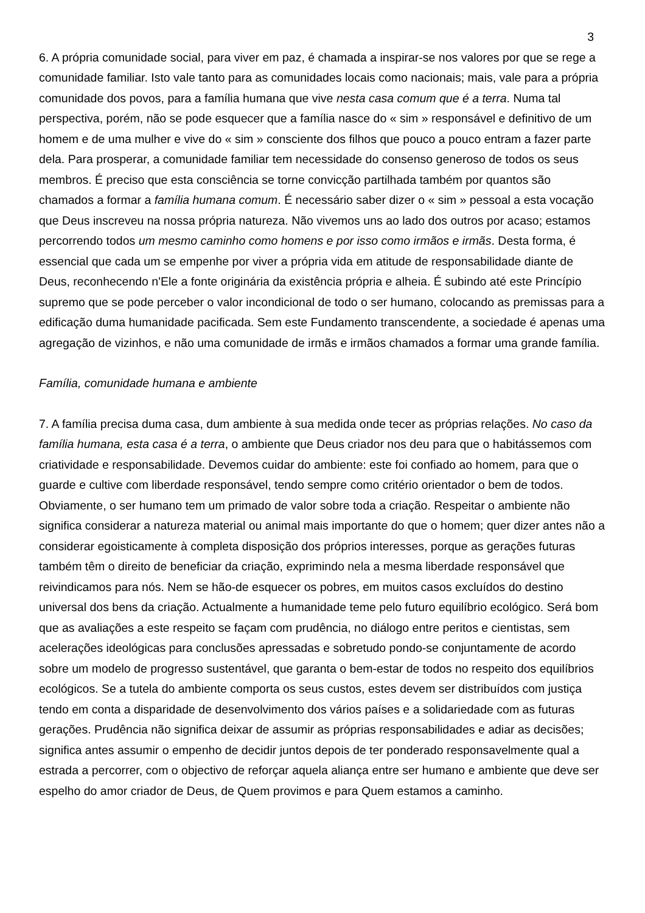3
6. A própria comunidade social, para viver em paz, é chamada a inspirar-se nos valores por que se rege a comunidade familiar. Isto vale tanto para as comunidades locais como nacionais; mais, vale para a própria comunidade dos povos, para a família humana que vive nesta casa comum que é a terra. Numa tal perspectiva, porém, não se pode esquecer que a família nasce do « sim » responsável e definitivo de um homem e de uma mulher e vive do « sim » consciente dos filhos que pouco a pouco entram a fazer parte dela. Para prosperar, a comunidade familiar tem necessidade do consenso generoso de todos os seus membros. É preciso que esta consciência se torne convicção partilhada também por quantos são chamados a formar a família humana comum. É necessário saber dizer o « sim » pessoal a esta vocação que Deus inscreveu na nossa própria natureza. Não vivemos uns ao lado dos outros por acaso; estamos percorrendo todos um mesmo caminho como homens e por isso como irmãos e irmãs. Desta forma, é essencial que cada um se empenhe por viver a própria vida em atitude de responsabilidade diante de Deus, reconhecendo n'Ele a fonte originária da existência própria e alheia. É subindo até este Princípio supremo que se pode perceber o valor incondicional de todo o ser humano, colocando as premissas para a edificação duma humanidade pacificada. Sem este Fundamento transcendente, a sociedade é apenas uma agregação de vizinhos, e não uma comunidade de irmãs e irmãos chamados a formar uma grande família.
Família, comunidade humana e ambiente
7. A família precisa duma casa, dum ambiente à sua medida onde tecer as próprias relações. No caso da família humana, esta casa é a terra, o ambiente que Deus criador nos deu para que o habitássemos com criatividade e responsabilidade. Devemos cuidar do ambiente: este foi confiado ao homem, para que o guarde e cultive com liberdade responsável, tendo sempre como critério orientador o bem de todos. Obviamente, o ser humano tem um primado de valor sobre toda a criação. Respeitar o ambiente não significa considerar a natureza material ou animal mais importante do que o homem; quer dizer antes não a considerar egoisticamente à completa disposição dos próprios interesses, porque as gerações futuras também têm o direito de beneficiar da criação, exprimindo nela a mesma liberdade responsável que reivindicamos para nós. Nem se hão-de esquecer os pobres, em muitos casos excluídos do destino universal dos bens da criação. Actualmente a humanidade teme pelo futuro equilíbrio ecológico. Será bom que as avaliações a este respeito se façam com prudência, no diálogo entre peritos e cientistas, sem acelerações ideológicas para conclusões apressadas e sobretudo pondo-se conjuntamente de acordo sobre um modelo de progresso sustentável, que garanta o bem-estar de todos no respeito dos equilíbrios ecológicos. Se a tutela do ambiente comporta os seus custos, estes devem ser distribuídos com justiça tendo em conta a disparidade de desenvolvimento dos vários países e a solidariedade com as futuras gerações. Prudência não significa deixar de assumir as próprias responsabilidades e adiar as decisões; significa antes assumir o empenho de decidir juntos depois de ter ponderado responsavelmente qual a estrada a percorrer, com o objectivo de reforçar aquela aliança entre ser humano e ambiente que deve ser espelho do amor criador de Deus, de Quem provimos e para Quem estamos a caminho.